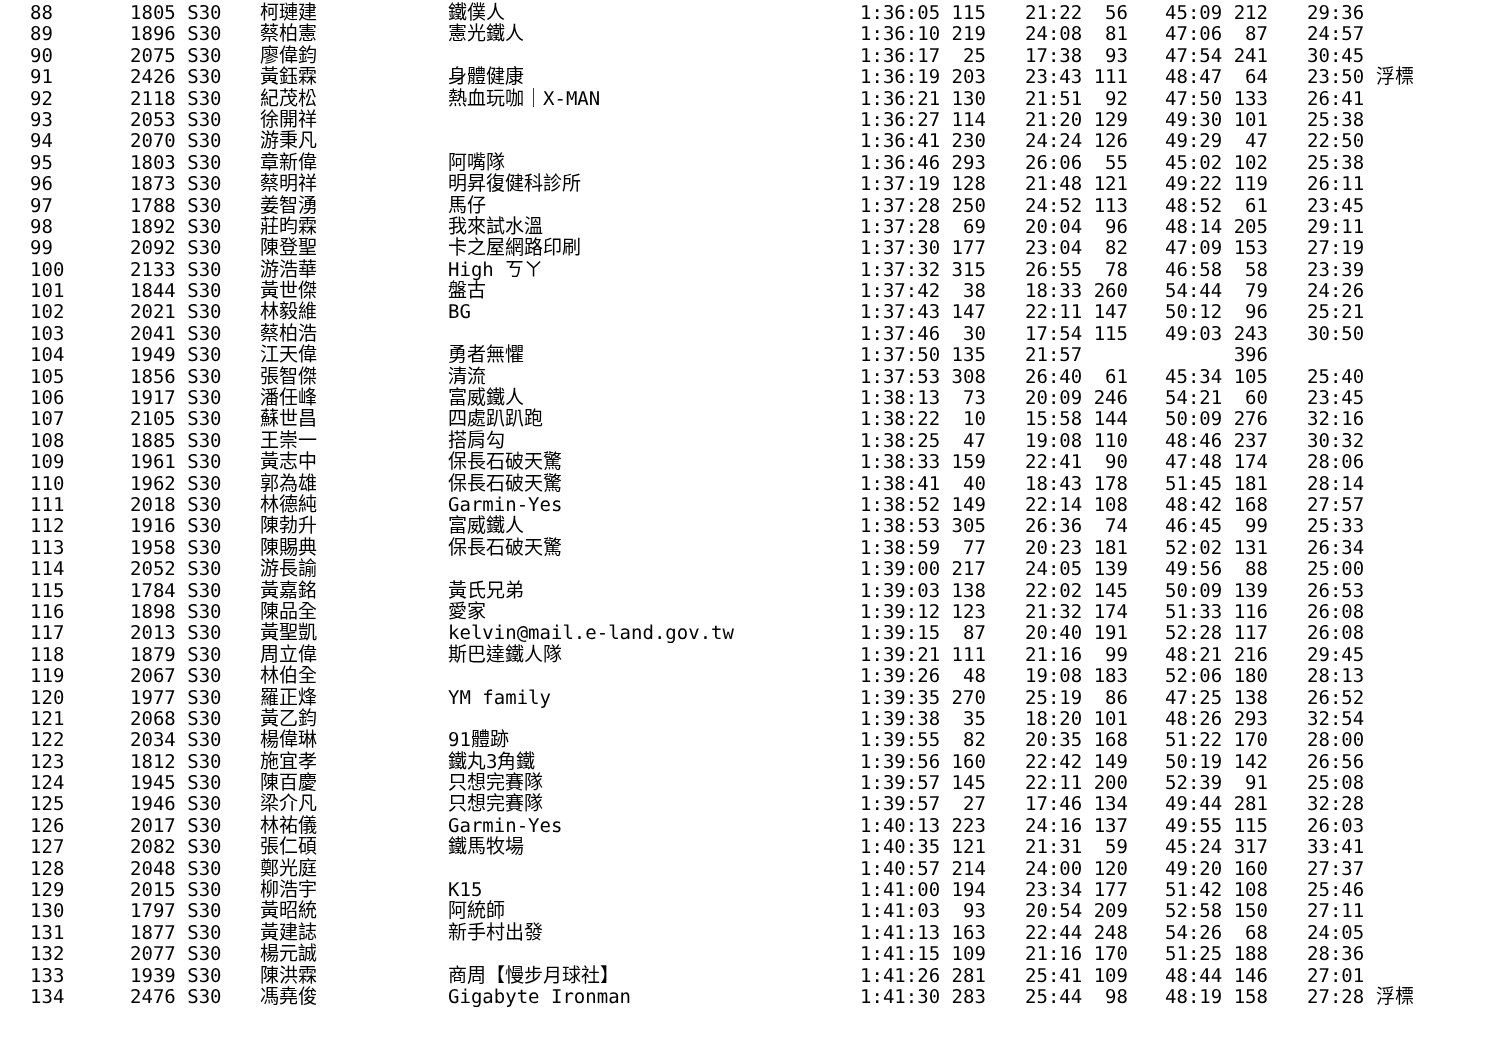| 88 | 1805 S30 | 柯璉建 | 鐵僕人 | 1:36:05 115 | 21:22 56 | 45:09 212 | 29:36 |
| 89 | 1896 S30 | 蔡柏憲 | 憲光鐵人 | 1:36:10 219 | 24:08 81 | 47:06 87 | 24:57 |
| 90 | 2075 S30 | 廖偉鈞 | | 1:36:17 25 | 17:38 93 | 47:54 241 | 30:45 |
| 91 | 2426 S30 | 黃鈺霖 | 身體健康 | 1:36:19 203 | 23:43 111 | 48:47 64 | 23:50 浮標 |
| 92 | 2118 S30 | 紀茂松 | 熱血玩咖｜X-MAN | 1:36:21 130 | 21:51 92 | 47:50 133 | 26:41 |
| 93 | 2053 S30 | 徐開祥 | | 1:36:27 114 | 21:20 129 | 49:30 101 | 25:38 |
| 94 | 2070 S30 | 游秉凡 | | 1:36:41 230 | 24:24 126 | 49:29 47 | 22:50 |
| 95 | 1803 S30 | 章新偉 | 阿嘴隊 | 1:36:46 293 | 26:06 55 | 45:02 102 | 25:38 |
| 96 | 1873 S30 | 蔡明祥 | 明昇復健科診所 | 1:37:19 128 | 21:48 121 | 49:22 119 | 26:11 |
| 97 | 1788 S30 | 姜智湧 | 馬仔 | 1:37:28 250 | 24:52 113 | 48:52 61 | 23:45 |
| 98 | 1892 S30 | 莊昀霖 | 我來試水溫 | 1:37:28 69 | 20:04 96 | 48:14 205 | 29:11 |
| 99 | 2092 S30 | 陳登聖 | 卡之屋網路印刷 | 1:37:30 177 | 23:04 82 | 47:09 153 | 27:19 |
| 100 | 2133 S30 | 游浩華 | High ㄎㄚ | 1:37:32 315 | 26:55 78 | 46:58 58 | 23:39 |
| 101 | 1844 S30 | 黃世傑 | 盤古 | 1:37:42 38 | 18:33 260 | 54:44 79 | 24:26 |
| 102 | 2021 S30 | 林毅維 | BG | 1:37:43 147 | 22:11 147 | 50:12 96 | 25:21 |
| 103 | 2041 S30 | 蔡柏浩 | | 1:37:46 30 | 17:54 115 | 49:03 243 | 30:50 |
| 104 | 1949 S30 | 江天偉 | 勇者無懼 | 1:37:50 135 | 21:57 | 396 | |
| 105 | 1856 S30 | 張智傑 | 清流 | 1:37:53 308 | 26:40 61 | 45:34 105 | 25:40 |
| 106 | 1917 S30 | 潘任峰 | 富威鐵人 | 1:38:13 73 | 20:09 246 | 54:21 60 | 23:45 |
| 107 | 2105 S30 | 蘇世昌 | 四處趴趴跑 | 1:38:22 10 | 15:58 144 | 50:09 276 | 32:16 |
| 108 | 1885 S30 | 王崇一 | 搭肩勾 | 1:38:25 47 | 19:08 110 | 48:46 237 | 30:32 |
| 109 | 1961 S30 | 黃志中 | 保長石破天驚 | 1:38:33 159 | 22:41 90 | 47:48 174 | 28:06 |
| 110 | 1962 S30 | 郭為雄 | 保長石破天驚 | 1:38:41 40 | 18:43 178 | 51:45 181 | 28:14 |
| 111 | 2018 S30 | 林德純 | Garmin-Yes | 1:38:52 149 | 22:14 108 | 48:42 168 | 27:57 |
| 112 | 1916 S30 | 陳勃升 | 富威鐵人 | 1:38:53 305 | 26:36 74 | 46:45 99 | 25:33 |
| 113 | 1958 S30 | 陳賜典 | 保長石破天驚 | 1:38:59 77 | 20:23 181 | 52:02 131 | 26:34 |
| 114 | 2052 S30 | 游長諭 | | 1:39:00 217 | 24:05 139 | 49:56 88 | 25:00 |
| 115 | 1784 S30 | 黃嘉銘 | 黃氏兄弟 | 1:39:03 138 | 22:02 145 | 50:09 139 | 26:53 |
| 116 | 1898 S30 | 陳品全 | 愛家 | 1:39:12 123 | 21:32 174 | 51:33 116 | 26:08 |
| 117 | 2013 S30 | 黃聖凱 | kelvin@mail.e-land.gov.tw | 1:39:15 87 | 20:40 191 | 52:28 117 | 26:08 |
| 118 | 1879 S30 | 周立偉 | 斯巴達鐵人隊 | 1:39:21 111 | 21:16 99 | 48:21 216 | 29:45 |
| 119 | 2067 S30 | 林伯全 | | 1:39:26 48 | 19:08 183 | 52:06 180 | 28:13 |
| 120 | 1977 S30 | 羅正烽 | YM family | 1:39:35 270 | 25:19 86 | 47:25 138 | 26:52 |
| 121 | 2068 S30 | 黃乙鈞 | | 1:39:38 35 | 18:20 101 | 48:26 293 | 32:54 |
| 122 | 2034 S30 | 楊偉琳 | 91體跡 | 1:39:55 82 | 20:35 168 | 51:22 170 | 28:00 |
| 123 | 1812 S30 | 施宜孝 | 鐵丸3角鐵 | 1:39:56 160 | 22:42 149 | 50:19 142 | 26:56 |
| 124 | 1945 S30 | 陳百慶 | 只想完賽隊 | 1:39:57 145 | 22:11 200 | 52:39 91 | 25:08 |
| 125 | 1946 S30 | 梁介凡 | 只想完賽隊 | 1:39:57 27 | 17:46 134 | 49:44 281 | 32:28 |
| 126 | 2017 S30 | 林祐儀 | Garmin-Yes | 1:40:13 223 | 24:16 137 | 49:55 115 | 26:03 |
| 127 | 2082 S30 | 張仁碩 | 鐵馬牧場 | 1:40:35 121 | 21:31 59 | 45:24 317 | 33:41 |
| 128 | 2048 S30 | 鄭光庭 | | 1:40:57 214 | 24:00 120 | 49:20 160 | 27:37 |
| 129 | 2015 S30 | 柳浩宇 | K15 | 1:41:00 194 | 23:34 177 | 51:42 108 | 25:46 |
| 130 | 1797 S30 | 黃昭統 | 阿統師 | 1:41:03 93 | 20:54 209 | 52:58 150 | 27:11 |
| 131 | 1877 S30 | 黃建誌 | 新手村出發 | 1:41:13 163 | 22:44 248 | 54:26 68 | 24:05 |
| 132 | 2077 S30 | 楊元誠 | | 1:41:15 109 | 21:16 170 | 51:25 188 | 28:36 |
| 133 | 1939 S30 | 陳洪霖 | 商周【慢步月球社】 | 1:41:26 281 | 25:41 109 | 48:44 146 | 27:01 |
| 134 | 2476 S30 | 馮堯俊 | Gigabyte Ironman | 1:41:30 283 | 25:44 98 | 48:19 158 | 27:28 浮標 |